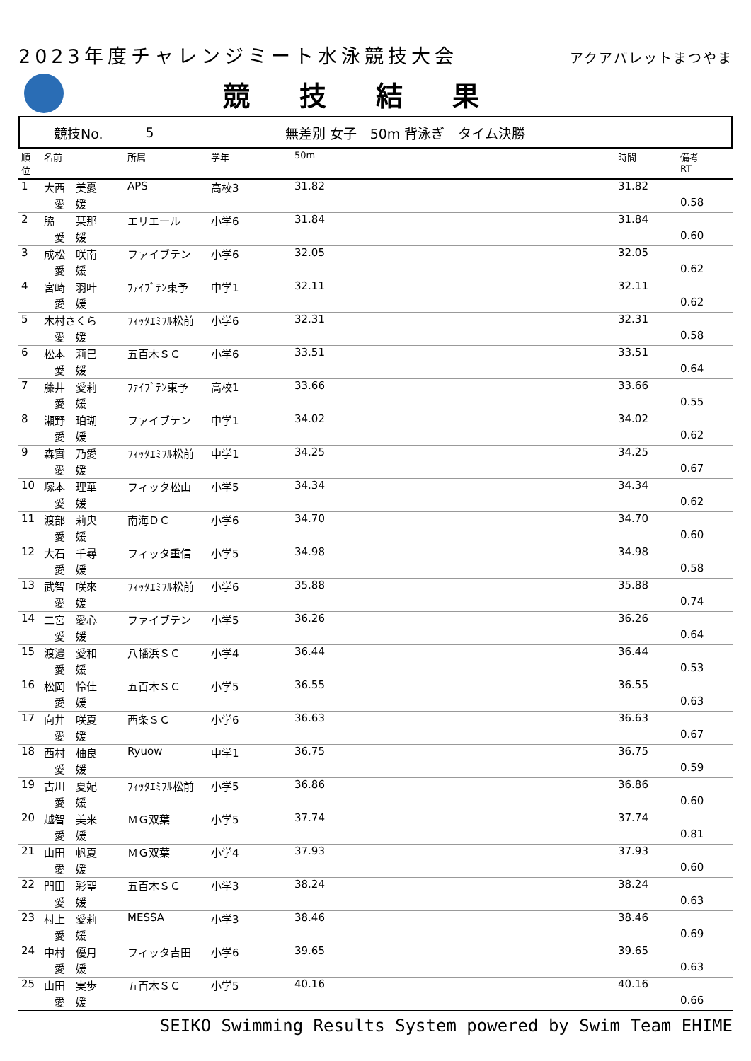2023年度チャレンジミート水泳競技大会 アクアパレットまつやま
競技結果
競技No. 5 無差別 女子　50m 背泳ぎ　タイム決勝
| 順 位 | 名前 | 所属 | 学年 | 50m | 時間 | 備考 RT |
| --- | --- | --- | --- | --- | --- | --- |
| 1 | 大西 美憂 | APS | 高校3 | 31.82 | 31.82 | |
| | 愛 媛 | | | | | 0.58 |
| 2 | 脇 栞那 | エリエール | 小学6 | 31.84 | 31.84 | |
| | 愛 媛 | | | | | 0.60 |
| 3 | 成松 咲南 | ファイブテン | 小学6 | 32.05 | 32.05 | |
| | 愛 媛 | | | | | 0.62 |
| 4 | 宮崎 羽叶 | ﾌｧｲﾌﾞﾃﾝ東予 | 中学1 | 32.11 | 32.11 | |
| | 愛 媛 | | | | | 0.62 |
| 5 | 木村さくら | ﾌｨｯﾀｴﾐﾌﾙ松前 | 小学6 | 32.31 | 32.31 | |
| | 愛 媛 | | | | | 0.58 |
| 6 | 松本 莉巳 | 五百木ＳＣ | 小学6 | 33.51 | 33.51 | |
| | 愛 媛 | | | | | 0.64 |
| 7 | 藤井 愛莉 | ﾌｧｲﾌﾞﾃﾝ東予 | 高校1 | 33.66 | 33.66 | |
| | 愛 媛 | | | | | 0.55 |
| 8 | 瀬野 珀瑚 | ファイブテン | 中学1 | 34.02 | 34.02 | |
| | 愛 媛 | | | | | 0.62 |
| 9 | 森實 乃愛 | ﾌｨｯﾀｴﾐﾌﾙ松前 | 中学1 | 34.25 | 34.25 | |
| | 愛 媛 | | | | | 0.67 |
| 10 | 塚本 理華 | フィッタ松山 | 小学5 | 34.34 | 34.34 | |
| | 愛 媛 | | | | | 0.62 |
| 11 | 渡部 莉央 | 南海ＤＣ | 小学6 | 34.70 | 34.70 | |
| | 愛 媛 | | | | | 0.60 |
| 12 | 大石 千尋 | フィッタ重信 | 小学5 | 34.98 | 34.98 | |
| | 愛 媛 | | | | | 0.58 |
| 13 | 武智 咲來 | ﾌｨｯﾀｴﾐﾌﾙ松前 | 小学6 | 35.88 | 35.88 | |
| | 愛 媛 | | | | | 0.74 |
| 14 | 二宮 愛心 | ファイブテン | 小学5 | 36.26 | 36.26 | |
| | 愛 媛 | | | | | 0.64 |
| 15 | 渡邉 愛和 | 八幡浜ＳＣ | 小学4 | 36.44 | 36.44 | |
| | 愛 媛 | | | | | 0.53 |
| 16 | 松岡 怜佳 | 五百木ＳＣ | 小学5 | 36.55 | 36.55 | |
| | 愛 媛 | | | | | 0.63 |
| 17 | 向井 咲夏 | 西条ＳＣ | 小学6 | 36.63 | 36.63 | |
| | 愛 媛 | | | | | 0.67 |
| 18 | 西村 柚良 | Ryuow | 中学1 | 36.75 | 36.75 | |
| | 愛 媛 | | | | | 0.59 |
| 19 | 古川 夏妃 | ﾌｨｯﾀｴﾐﾌﾙ松前 | 小学5 | 36.86 | 36.86 | |
| | 愛 媛 | | | | | 0.60 |
| 20 | 越智 美来 | ＭＧ双葉 | 小学5 | 37.74 | 37.74 | |
| | 愛 媛 | | | | | 0.81 |
| 21 | 山田 帆夏 | ＭＧ双葉 | 小学4 | 37.93 | 37.93 | |
| | 愛 媛 | | | | | 0.60 |
| 22 | 門田 彩聖 | 五百木ＳＣ | 小学3 | 38.24 | 38.24 | |
| | 愛 媛 | | | | | 0.63 |
| 23 | 村上 愛莉 | MESSA | 小学3 | 38.46 | 38.46 | |
| | 愛 媛 | | | | | 0.69 |
| 24 | 中村 優月 | フィッタ吉田 | 小学6 | 39.65 | 39.65 | |
| | 愛 媛 | | | | | 0.63 |
| 25 | 山田 実歩 | 五百木ＳＣ | 小学5 | 40.16 | 40.16 | |
| | 愛 媛 | | | | | 0.66 |
SEIKO Swimming Results System powered by Swim Team EHIME